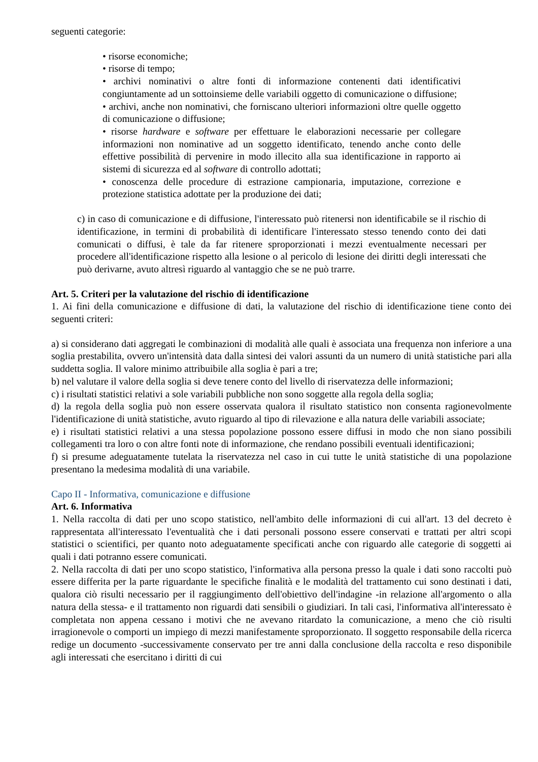seguenti categorie:
• risorse economiche;
• risorse di tempo;
• archivi nominativi o altre fonti di informazione contenenti dati identificativi congiuntamente ad un sottoinsieme delle variabili oggetto di comunicazione o diffusione;
• archivi, anche non nominativi, che forniscano ulteriori informazioni oltre quelle oggetto di comunicazione o diffusione;
• risorse hardware e software per effettuare le elaborazioni necessarie per collegare informazioni non nominative ad un soggetto identificato, tenendo anche conto delle effettive possibilità di pervenire in modo illecito alla sua identificazione in rapporto ai sistemi di sicurezza ed al software di controllo adottati;
• conoscenza delle procedure di estrazione campionaria, imputazione, correzione e protezione statistica adottate per la produzione dei dati;
c) in caso di comunicazione e di diffusione, l'interessato può ritenersi non identificabile se il rischio di identificazione, in termini di probabilità di identificare l'interessato stesso tenendo conto dei dati comunicati o diffusi, è tale da far ritenere sproporzionati i mezzi eventualmente necessari per procedere all'identificazione rispetto alla lesione o al pericolo di lesione dei diritti degli interessati che può derivarne, avuto altresì riguardo al vantaggio che se ne può trarre.
Art. 5. Criteri per la valutazione del rischio di identificazione
1. Ai fini della comunicazione e diffusione di dati, la valutazione del rischio di identificazione tiene conto dei seguenti criteri:
a) si considerano dati aggregati le combinazioni di modalità alle quali è associata una frequenza non inferiore a una soglia prestabilita, ovvero un'intensità data dalla sintesi dei valori assunti da un numero di unità statistiche pari alla suddetta soglia. Il valore minimo attribuibile alla soglia è pari a tre;
b) nel valutare il valore della soglia si deve tenere conto del livello di riservatezza delle informazioni;
c) i risultati statistici relativi a sole variabili pubbliche non sono soggette alla regola della soglia;
d) la regola della soglia può non essere osservata qualora il risultato statistico non consenta ragionevolmente l'identificazione di unità statistiche, avuto riguardo al tipo di rilevazione e alla natura delle variabili associate;
e) i risultati statistici relativi a una stessa popolazione possono essere diffusi in modo che non siano possibili collegamenti tra loro o con altre fonti note di informazione, che rendano possibili eventuali identificazioni;
f) si presume adeguatamente tutelata la riservatezza nel caso in cui tutte le unità statistiche di una popolazione presentano la medesima modalità di una variabile.
Capo II - Informativa, comunicazione e diffusione
Art. 6. Informativa
1. Nella raccolta di dati per uno scopo statistico, nell'ambito delle informazioni di cui all'art. 13 del decreto è rappresentata all'interessato l'eventualità che i dati personali possono essere conservati e trattati per altri scopi statistici o scientifici, per quanto noto adeguatamente specificati anche con riguardo alle categorie di soggetti ai quali i dati potranno essere comunicati.
2. Nella raccolta di dati per uno scopo statistico, l'informativa alla persona presso la quale i dati sono raccolti può essere differita per la parte riguardante le specifiche finalità e le modalità del trattamento cui sono destinati i dati, qualora ciò risulti necessario per il raggiungimento dell'obiettivo dell'indagine -in relazione all'argomento o alla natura della stessa- e il trattamento non riguardi dati sensibili o giudiziari. In tali casi, l'informativa all'interessato è completata non appena cessano i motivi che ne avevano ritardato la comunicazione, a meno che ciò risulti irragionevole o comporti un impiego di mezzi manifestamente sproporzionato. Il soggetto responsabile della ricerca redige un documento -successivamente conservato per tre anni dalla conclusione della raccolta e reso disponibile agli interessati che esercitano i diritti di cui